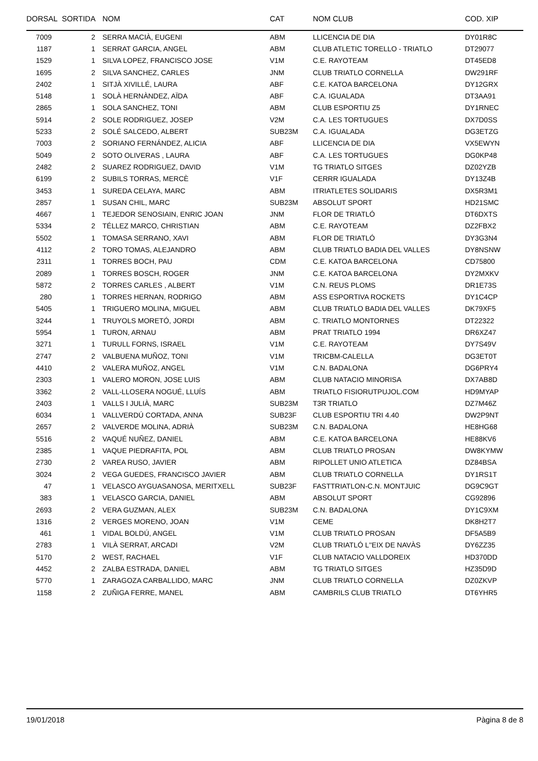| DORSAL | SORTIDA | NOM | CAT | NOM CLUB | COD. XIP |
| --- | --- | --- | --- | --- | --- |
| 7009 | 2 | SERRA MACIÀ, EUGENI | ABM | LLICENCIA DE DIA | DY01R8C |
| 1187 | 1 | SERRAT GARCIA, ANGEL | ABM | CLUB ATLETIC TORELLO - TRIATLO | DT29077 |
| 1529 | 1 | SILVA LOPEZ, FRANCISCO JOSE | V1M | C.E. RAYOTEAM | DT45ED8 |
| 1695 | 2 | SILVA SANCHEZ, CARLES | JNM | CLUB TRIATLO CORNELLA | DW291RF |
| 2402 | 1 | SITJÀ XIVILLÉ, LAURA | ABF | C.E. KATOA BARCELONA | DY12GRX |
| 5148 | 1 | SOLÀ HERNÀNDEZ, AÏDA | ABF | C.A. IGUALADA | DT3AA91 |
| 2865 | 1 | SOLA SANCHEZ, TONI | ABM | CLUB ESPORTIU Z5 | DY1RNEC |
| 5914 | 2 | SOLE RODRIGUEZ, JOSEP | V2M | C.A. LES TORTUGUES | DX7D0SS |
| 5233 | 2 | SOLÉ SALCEDO, ALBERT | SUB23M | C.A. IGUALADA | DG3ETZG |
| 7003 | 2 | SORIANO FERNÁNDEZ, ALICIA | ABF | LLICENCIA DE DIA | VX5EWYN |
| 5049 | 2 | SOTO OLIVERAS , LAURA | ABF | C.A. LES TORTUGUES | DG0KP48 |
| 2482 | 2 | SUAREZ RODRIGUEZ, DAVID | V1M | TG TRIATLO SITGES | DZ02YZB |
| 6199 | 2 | SUBILS TORRAS, MERCÈ | V1F | CERRR IGUALADA | DY13Z4B |
| 3453 | 1 | SUREDA CELAYA, MARC | ABM | ITRIATLETES SOLIDARIS | DX5R3M1 |
| 2857 | 1 | SUSAN CHIL, MARC | SUB23M | ABSOLUT SPORT | HD21SMC |
| 4667 | 1 | TEJEDOR SENOSIAIN, ENRIC JOAN | JNM | FLOR DE TRIATLÓ | DT6DXTS |
| 5334 | 2 | TÉLLEZ MARCO, CHRISTIAN | ABM | C.E. RAYOTEAM | DZ2FBX2 |
| 5502 | 1 | TOMASA SERRANO, XAVI | ABM | FLOR DE TRIATLÓ | DY3G3N4 |
| 4112 | 2 | TORO TOMAS, ALEJANDRO | ABM | CLUB TRIATLO BADIA DEL VALLES | DY8NSNW |
| 2311 | 1 | TORRES BOCH, PAU | CDM | C.E. KATOA BARCELONA | CD75800 |
| 2089 | 1 | TORRES BOSCH, ROGER | JNM | C.E. KATOA BARCELONA | DY2MXKV |
| 5872 | 2 | TORRES CARLES , ALBERT | V1M | C.N. REUS PLOMS | DR1E73S |
| 280 | 1 | TORRES HERNAN, RODRIGO | ABM | ASS ESPORTIVA ROCKETS | DY1C4CP |
| 5405 | 1 | TRIGUERO MOLINA, MIGUEL | ABM | CLUB TRIATLO BADIA DEL VALLES | DK79XF5 |
| 3244 | 1 | TRUYOLS MORETÓ, JORDI | ABM | C. TRIATLO MONTORNES | DT22322 |
| 5954 | 1 | TURON, ARNAU | ABM | PRAT TRIATLO 1994 | DR6XZ47 |
| 3271 | 1 | TURULL FORNS, ISRAEL | V1M | C.E. RAYOTEAM | DY7S49V |
| 2747 | 2 | VALBUENA MUÑOZ, TONI | V1M | TRICBM-CALELLA | DG3ET0T |
| 4410 | 2 | VALERA MUÑOZ, ANGEL | V1M | C.N. BADALONA | DG6PRY4 |
| 2303 | 1 | VALERO MORON, JOSE LUIS | ABM | CLUB NATACIO MINORISA | DX7AB8D |
| 3362 | 2 | VALL-LLOSERA NOGUÉ, LLUÍS | ABM | TRIATLO FISIORUTPUJOL.COM | HD9MYAP |
| 2403 | 1 | VALLS I JULIÀ, MARC | SUB23M | T3R TRIATLO | DZ7M46Z |
| 6034 | 1 | VALLVERDÚ CORTADA, ANNA | SUB23F | CLUB ESPORTIU TRI 4.40 | DW2P9NT |
| 2657 | 2 | VALVERDE MOLINA, ADRIÀ | SUB23M | C.N. BADALONA | HE8HG68 |
| 5516 | 2 | VAQUÉ NUÑEZ, DANIEL | ABM | C.E. KATOA BARCELONA | HE88KV6 |
| 2385 | 1 | VAQUE PIEDRAFITA, POL | ABM | CLUB TRIATLO PROSAN | DW8KYMW |
| 2730 | 2 | VAREA RUSO, JAVIER | ABM | RIPOLLET UNIO ATLETICA | DZ84BSA |
| 3024 | 2 | VEGA GUEDES, FRANCISCO JAVIER | ABM | CLUB TRIATLO CORNELLA | DY1RS1T |
| 47 | 1 | VELASCO AYGUASANOSA, MERITXELL | SUB23F | FASTTRIATLON-C.N. MONTJUIC | DG9C9GT |
| 383 | 1 | VELASCO GARCIA, DANIEL | ABM | ABSOLUT SPORT | CG92896 |
| 2693 | 2 | VERA GUZMAN, ALEX | SUB23M | C.N. BADALONA | DY1C9XM |
| 1316 | 2 | VERGES MORENO, JOAN | V1M | CEME | DK8H2T7 |
| 461 | 1 | VIDAL BOLDÚ, ANGEL | V1M | CLUB TRIATLO PROSAN | DF5A5B9 |
| 2783 | 1 | VILÀ SERRAT, ARCADI | V2M | CLUB TRIATLÓ L''EIX DE NAVÀS | DY6ZZ35 |
| 5170 | 2 | WEST, RACHAEL | V1F | CLUB NATACIO VALLDOREIX | HD370DD |
| 4452 | 2 | ZALBA ESTRADA, DANIEL | ABM | TG TRIATLO SITGES | HZ35D9D |
| 5770 | 1 | ZARAGOZA CARBALLIDO, MARC | JNM | CLUB TRIATLO CORNELLA | DZ0ZKVP |
| 1158 | 2 | ZUÑIGA FERRE, MANEL | ABM | CAMBRILS CLUB TRIATLO | DT6YHR5 |
19/01/2018 Pàgina 8 de 8